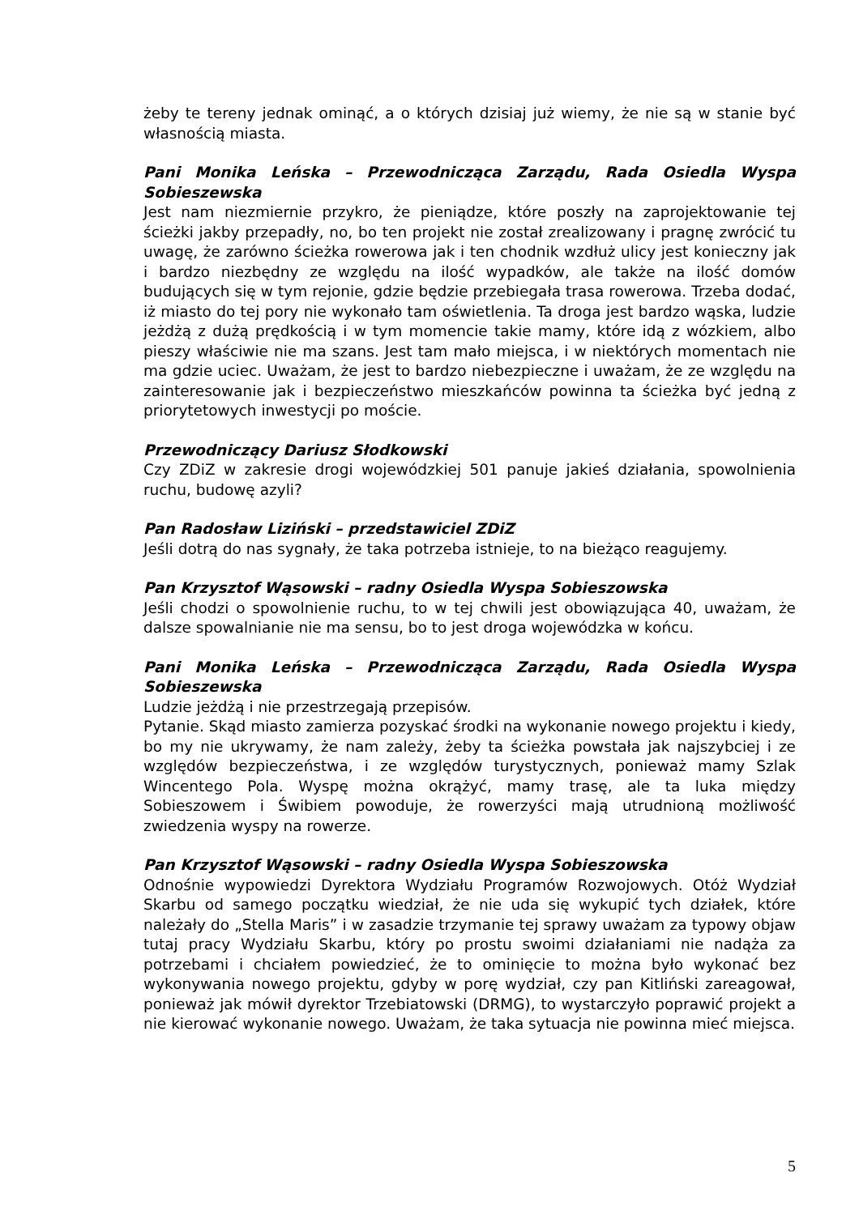żeby te tereny jednak ominąć, a o których dzisiaj już wiemy, że nie są w stanie być własnością miasta.
Pani Monika Leńska – Przewodnicząca Zarządu, Rada Osiedla Wyspa Sobieszewska
Jest nam niezmiernie przykro, że pieniądze, które poszły na zaprojektowanie tej ścieżki jakby przepadły, no, bo ten projekt nie został zrealizowany i pragnę zwrócić tu uwagę, że zarówno ścieżka rowerowa jak i ten chodnik wzdłuż ulicy jest konieczny jak i bardzo niezbędny ze względu na ilość wypadków, ale także na ilość domów budujących się w tym rejonie, gdzie będzie przebiegała trasa rowerowa. Trzeba dodać, iż miasto do tej pory nie wykonało tam oświetlenia. Ta droga jest bardzo wąska, ludzie jeżdżą z dużą prędkością i w tym momencie takie mamy, które idą z wózkiem, albo pieszy właściwie nie ma szans. Jest tam mało miejsca, i w niektórych momentach nie ma gdzie uciec. Uważam, że jest to bardzo niebezpieczne i uważam, że ze względu na zainteresowanie jak i bezpieczeństwo mieszkańców powinna ta ścieżka być jedną z priorytetowych inwestycji po moście.
Przewodniczący Dariusz Słodkowski
Czy ZDiZ w zakresie drogi wojewódzkiej 501 panuje jakieś działania, spowolnienia ruchu, budowę azyli?
Pan Radosław Liziński – przedstawiciel ZDiZ
Jeśli dotrą do nas sygnały, że taka potrzeba istnieje, to na bieżąco reagujemy.
Pan Krzysztof Wąsowski – radny Osiedla Wyspa Sobieszowska
Jeśli chodzi o spowolnienie ruchu, to w tej chwili jest obowiązująca 40, uważam, że dalsze spowalnianie nie ma sensu, bo to jest droga wojewódzka w końcu.
Pani Monika Leńska – Przewodnicząca Zarządu, Rada Osiedla Wyspa Sobieszewska
Ludzie jeżdżą i nie przestrzegają przepisów.
Pytanie. Skąd miasto zamierza pozyskać środki na wykonanie nowego projektu i kiedy, bo my nie ukrywamy, że nam zależy, żeby ta ścieżka powstała jak najszybciej i ze względów bezpieczeństwa, i ze względów turystycznych, ponieważ mamy Szlak Wincentego Pola. Wyspę można okrążyć, mamy trasę, ale ta luka między Sobieszowem i Świbiem powoduje, że rowerzyści mają utrudnioną możliwość zwiedzenia wyspy na rowerze.
Pan Krzysztof Wąsowski – radny Osiedla Wyspa Sobieszowska
Odnośnie wypowiedzi Dyrektora Wydziału Programów Rozwojowych. Otóż Wydział Skarbu od samego początku wiedział, że nie uda się wykupić tych działek, które należały do „Stella Maris” i w zasadzie trzymanie tej sprawy uważam za typowy objaw tutaj pracy Wydziału Skarbu, który po prostu swoimi działaniami nie nadąża za potrzebami i chciałem powiedzieć, że to ominięcie to można było wykonać bez wykonywania nowego projektu, gdyby w porę wydział, czy pan Kitliński zareagował, ponieważ jak mówił dyrektor Trzebiatowski (DRMG), to wystarczyło poprawić projekt a nie kierować wykonanie nowego. Uważam, że taka sytuacja nie powinna mieć miejsca.
5